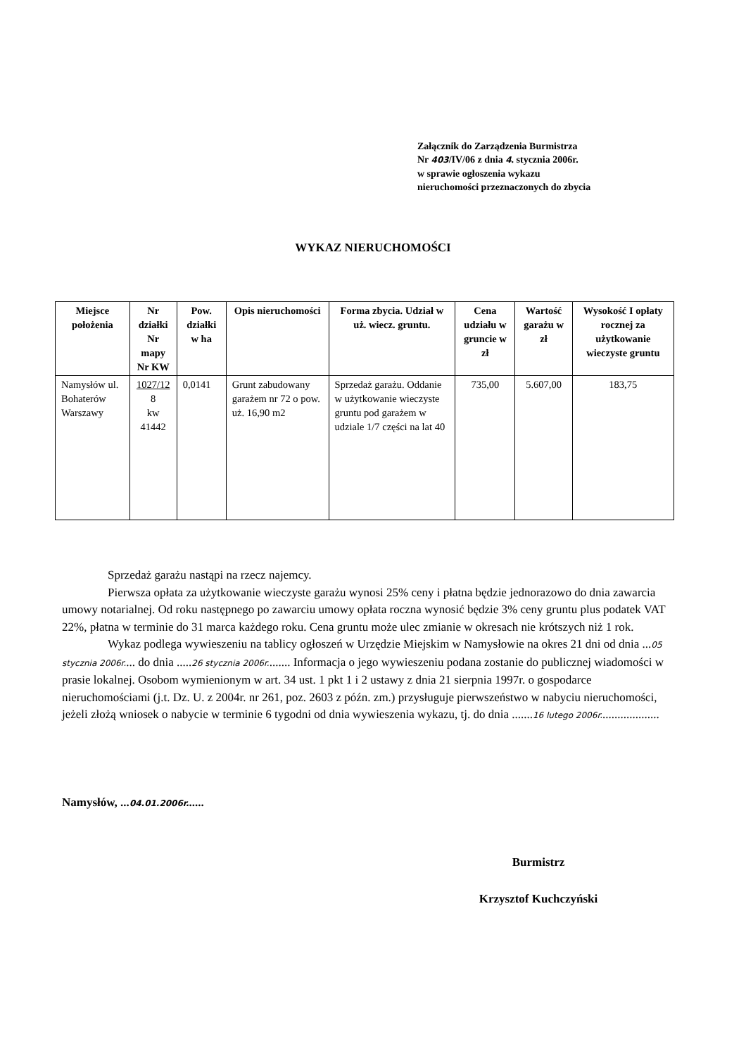Załącznik do Zarządzenia Burmistrza
Nr 403/IV/06 z dnia 4. stycznia 2006r.
w sprawie ogłoszenia wykazu
nieruchomości przeznaczonych do zbycia
WYKAZ NIERUCHOMOŚCI
| Miejsce położenia | Nr działki Nr mapy Nr KW | Pow. działki w ha | Opis nieruchomości | Forma zbycia. Udział w uż. wiecz. gruntu. | Cena udziału w gruncie w zł | Wartość garażu w zł | Wysokość I opłaty rocznej za użytkowanie wieczyste gruntu |
| --- | --- | --- | --- | --- | --- | --- | --- |
| Namysłów ul. Bohaterów Warszawy | 1027/12 8 kw 41442 | 0,0141 | Grunt zabudowany garażem nr 72 o pow. uż. 16,90 m2 | Sprzedaż garażu. Oddanie w użytkowanie wieczyste gruntu pod garażem w udziale 1/7 części na lat 40 | 735,00 | 5.607,00 | 183,75 |
Sprzedaż garażu nastąpi na rzecz najemcy.
Pierwsza opłata za użytkowanie wieczyste garażu wynosi 25% ceny i płatna będzie jednorazowo do dnia zawarcia umowy notarialnej. Od roku następnego po zawarciu umowy opłata roczna wynosić będzie 3% ceny gruntu plus podatek VAT 22%, płatna w terminie do 31 marca każdego roku. Cena gruntu może ulec zmianie w okresach nie krótszych niż 1 rok.
Wykaz podlega wywieszeniu na tablicy ogłoszeń w Urzędzie Miejskim w Namysłowie na okres 21 dni od dnia ...05 stycznia 2006r.... do dnia .....26 stycznia 2006r........ Informacja o jego wywieszeniu podana zostanie do publicznej wiadomości w prasie lokalnej. Osobom wymienionym w art. 34 ust. 1 pkt 1 i 2 ustawy z dnia 21 sierpnia 1997r. o gospodarce nieruchomościami (j.t. Dz. U. z 2004r. nr 261, poz. 2603 z późn. zm.) przysługuje pierwszeństwo w nabyciu nieruchomości, jeżeli złożą wniosek o nabycie w terminie 6 tygodni od dnia wywieszenia wykazu, tj. do dnia .......16 lutego 2006r....................
Namysłów, ...04.01.2006r......
Burmistrz
Krzysztof Kuchczyński